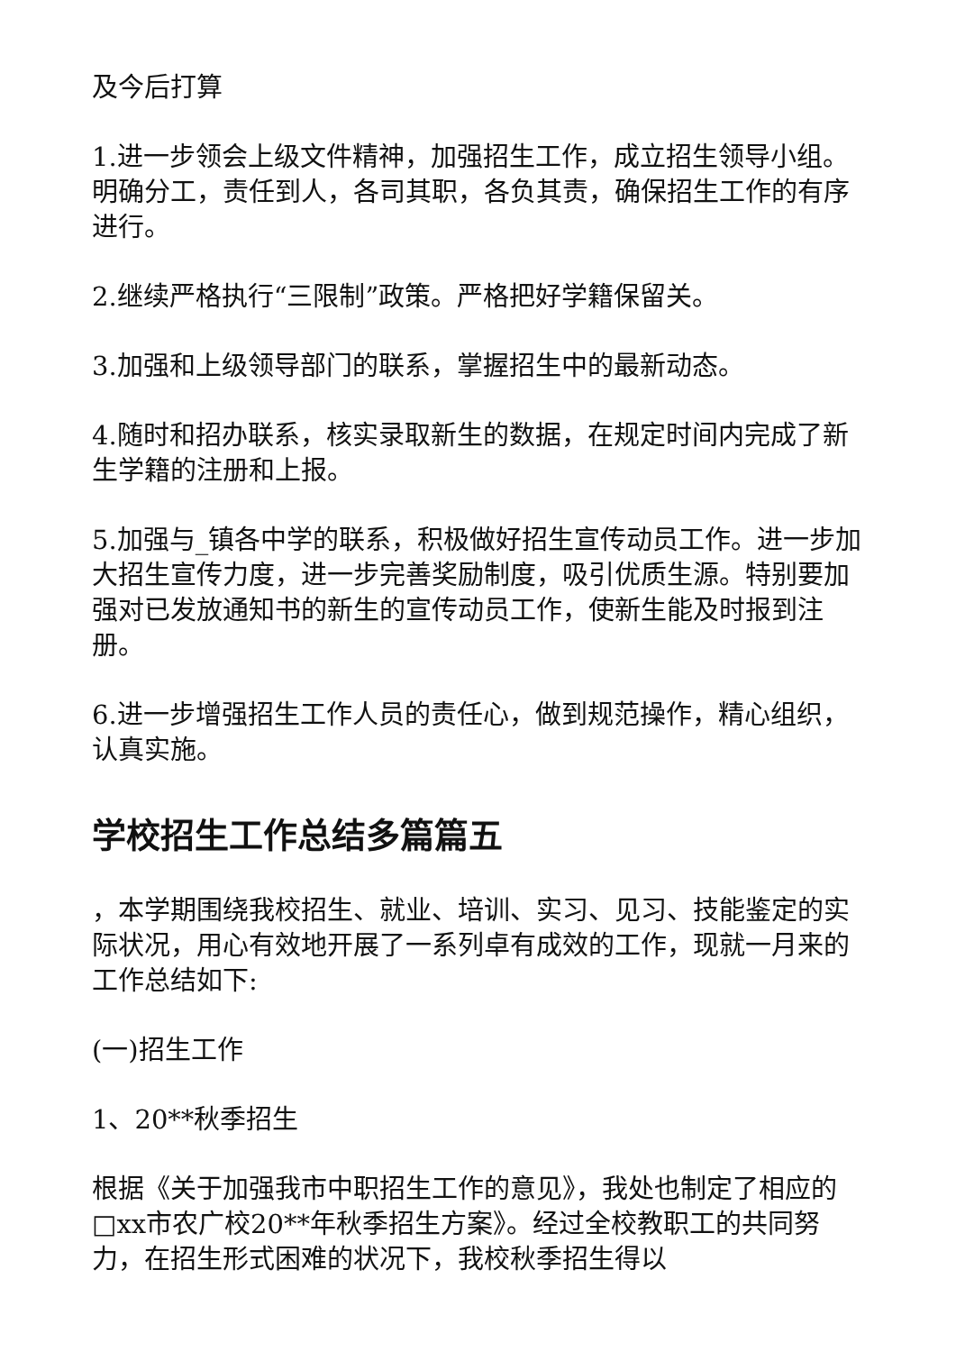及今后打算
1.进一步领会上级文件精神，加强招生工作，成立招生领导小组。明确分工，责任到人，各司其职，各负其责，确保招生工作的有序进行。
2.继续严格执行“三限制”政策。严格把好学籍保留关。
3.加强和上级领导部门的联系，掌握招生中的最新动态。
4.随时和招办联系，核实录取新生的数据，在规定时间内完成了新生学籍的注册和上报。
5.加强与_镇各中学的联系，积极做好招生宣传动员工作。进一步加大招生宣传力度，进一步完善奖励制度，吸引优质生源。特别要加强对已发放通知书的新生的宣传动员工作，使新生能及时报到注册。
6.进一步增强招生工作人员的责任心，做到规范操作，精心组织，认真实施。
学校招生工作总结多篇篇五
，本学期围绕我校招生、就业、培训、实习、见习、技能鉴定的实际状况，用心有效地开展了一系列卓有成效的工作，现就一月来的工作总结如下:
(一)招生工作
1、20**秋季招生
根据《关于加强我市中职招生工作的意见》，我处也制定了相应的□xx市农广校20**年秋季招生方案》。经过全校教职工的共同努力，在招生形式困难的状况下，我校秋季招生得以